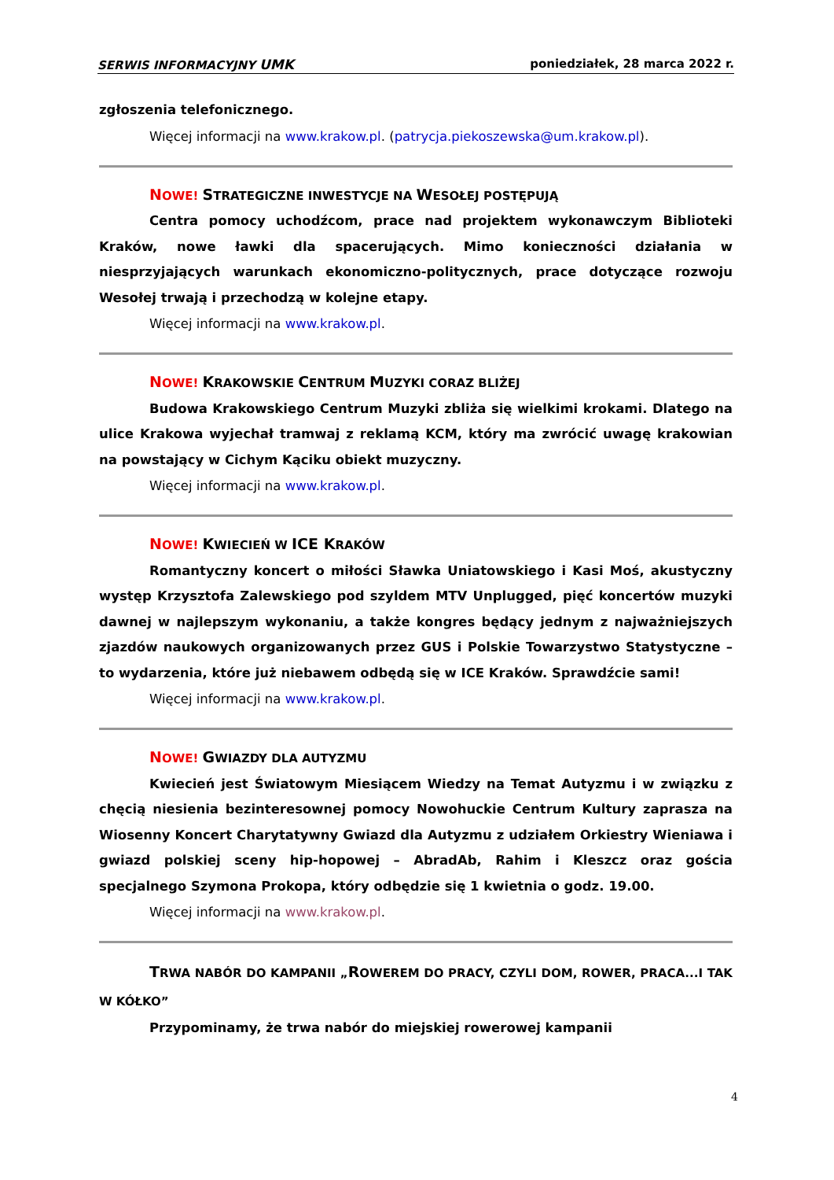SERWIS INFORMACYJNY UMK poniedziałek, 28 marca 2022 r.
zgłoszenia telefonicznego.
Więcej informacji na www.krakow.pl. (patrycja.piekoszewska@um.krakow.pl).
NOWE! STRATEGICZNE INWESTYCJE NA WESOŁEJ POSTĘPUJĄ
Centra pomocy uchodźcom, prace nad projektem wykonawczym Biblioteki Kraków, nowe ławki dla spacerujących. Mimo konieczności działania w niesprzyjających warunkach ekonomiczno-politycznych, prace dotyczące rozwoju Wesołej trwają i przechodzą w kolejne etapy.
Więcej informacji na www.krakow.pl.
NOWE! KRAKOWSKIE CENTRUM MUZYKI CORAZ BLIŻEJ
Budowa Krakowskiego Centrum Muzyki zbliża się wielkimi krokami. Dlatego na ulice Krakowa wyjechał tramwaj z reklamą KCM, który ma zwrócić uwagę krakowian na powstający w Cichym Kąciku obiekt muzyczny.
Więcej informacji na www.krakow.pl.
NOWE! KWIECIEŃ W ICE KRAKÓW
Romantyczny koncert o miłości Sławka Uniatowskiego i Kasi Moś, akustyczny występ Krzysztofa Zalewskiego pod szyldem MTV Unplugged, pięć koncertów muzyki dawnej w najlepszym wykonaniu, a także kongres będący jednym z najważniejszych zjazdów naukowych organizowanych przez GUS i Polskie Towarzystwo Statystyczne – to wydarzenia, które już niebawem odbędą się w ICE Kraków. Sprawdźcie sami!
Więcej informacji na www.krakow.pl.
NOWE! GWIAZDY DLA AUTYZMU
Kwiecień jest Światowym Miesiącem Wiedzy na Temat Autyzmu i w związku z chęcią niesienia bezinteresownej pomocy Nowohuckie Centrum Kultury zaprasza na Wiosenny Koncert Charytatywny Gwiazd dla Autyzmu z udziałem Orkiestry Wieniawa i gwiazd polskiej sceny hip-hopowej – AbradAb, Rahim i Kleszcz oraz gościa specjalnego Szymona Prokopa, który odbędzie się 1 kwietnia o godz. 19.00.
Więcej informacji na www.krakow.pl.
TRWA NABÓR DO KAMPANII „ROWEREM DO PRACY, CZYLI DOM, ROWER, PRACA...I TAK W KÓŁKO”
Przypominamy, że trwa nabór do miejskiej rowerowej kampanii
4